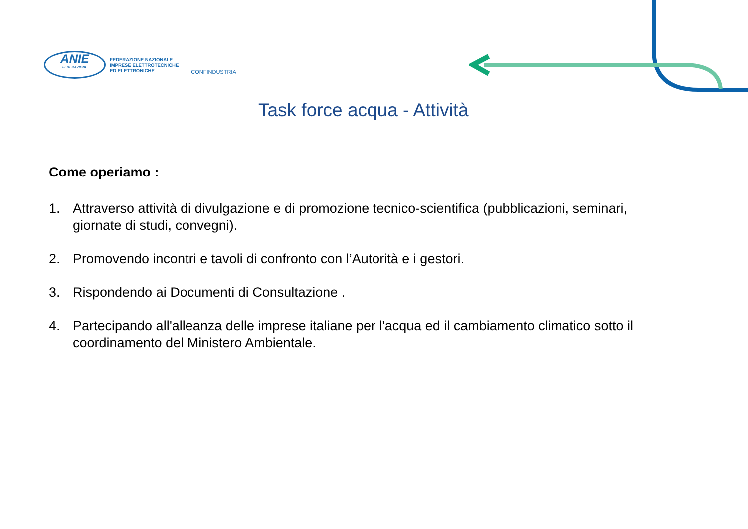ANIE
FEDERAZIONE
FEDERAZIONE NAZIONALE
IMPRESE ELETTROTECNICHE
ED ELETTRONICHE
CONFINDUSTRIA
Task force acqua - Attività
Come operiamo :
1. Attraverso attività di divulgazione e di promozione tecnico-scientifica (pubblicazioni, seminari, giornate di studi, convegni).
2. Promovendo incontri e tavoli di confronto con l’Autorità e i gestori.
3. Rispondendo ai Documenti di Consultazione .
4. Partecipando all'alleanza delle imprese italiane per l'acqua ed il cambiamento climatico sotto il coordinamento del Ministero Ambientale.